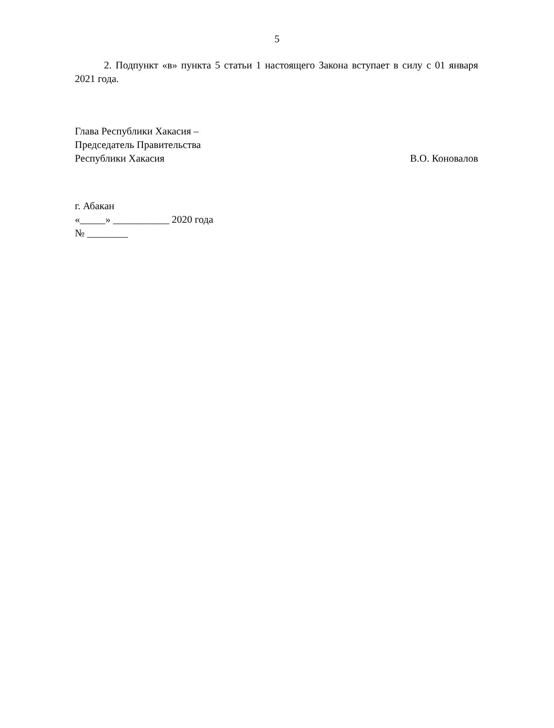5
2. Подпункт «в» пункта 5 статьи 1 настоящего Закона вступает в силу с 01 января 2021 года.
Глава Республики Хакасия –
Председатель Правительства
Республики Хакасия
В.О. Коновалов
г. Абакан
«_____» ___________ 2020 года
№ ________